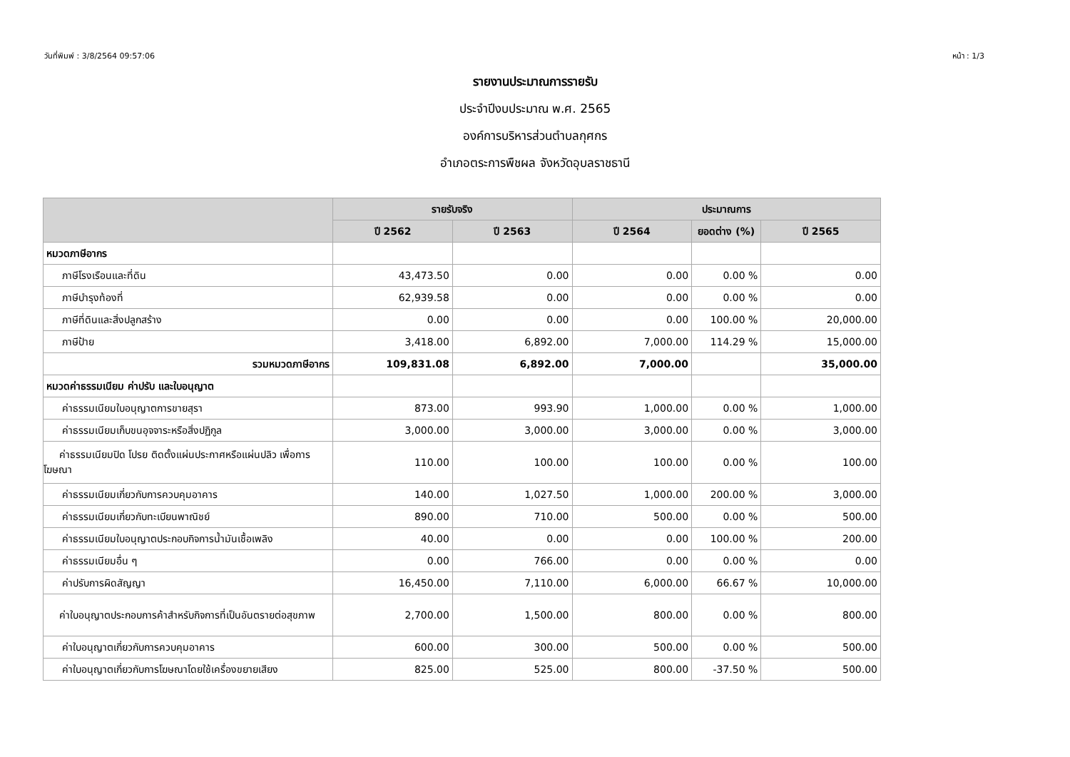วันที่พิมพ์ : 3/8/2564 09:57:06 หน้า : 1/3
รายงานประมาณการรายรับ
ประจำปีงบประมาณ พ.ศ. 2565
องค์การบริหารส่วนตำบลกุศกร
อำเภอตระการพืชผล จังหวัดอุบลราชธานี
| | รายรับจริง | | ประมาณการ | | |
| --- | --- | --- | --- | --- | --- |
| | ปี 2562 | ปี 2563 | ปี 2564 | ยอดต่าง (%) | ปี 2565 |
| หมวดภาษีอากร | | | | | |
| ภาษีโรงเรือนและที่ดิน | 43,473.50 | 0.00 | 0.00 | 0.00 % | 0.00 |
| ภาษีบำรุงท้องที่ | 62,939.58 | 0.00 | 0.00 | 0.00 % | 0.00 |
| ภาษีที่ดินและสิ่งปลูกสร้าง | 0.00 | 0.00 | 0.00 | 100.00 % | 20,000.00 |
| ภาษีป้าย | 3,418.00 | 6,892.00 | 7,000.00 | 114.29 % | 15,000.00 |
| รวมหมวดภาษีอากร | 109,831.08 | 6,892.00 | 7,000.00 | | 35,000.00 |
| หมวดค่าธรรมเนียม ค่าปรับ และใบอนุญาต | | | | | |
| ค่าธรรมเนียมใบอนุญาตการขายสุรา | 873.00 | 993.90 | 1,000.00 | 0.00 % | 1,000.00 |
| ค่าธรรมเนียมเก็บขนอุจจาระหรือสิ่งปฏิกูล | 3,000.00 | 3,000.00 | 3,000.00 | 0.00 % | 3,000.00 |
| ค่าธรรมเนียมปิด โปรย ติดตั้งแผ่นประกาศหรือแผ่นปลิว เพื่อการโฆษณา | 110.00 | 100.00 | 100.00 | 0.00 % | 100.00 |
| ค่าธรรมเนียมเกี่ยวกับการควบคุมอาคาร | 140.00 | 1,027.50 | 1,000.00 | 200.00 % | 3,000.00 |
| ค่าธรรมเนียมเกี่ยวกับทะเบียนพาณิชย์ | 890.00 | 710.00 | 500.00 | 0.00 % | 500.00 |
| ค่าธรรมเนียมใบอนุญาตประกอบกิจการน้ำมันเชื้อเพลิง | 40.00 | 0.00 | 0.00 | 100.00 % | 200.00 |
| ค่าธรรมเนียมอื่น ๆ | 0.00 | 766.00 | 0.00 | 0.00 % | 0.00 |
| ค่าปรับการผิดสัญญา | 16,450.00 | 7,110.00 | 6,000.00 | 66.67 % | 10,000.00 |
| ค่าใบอนุญาตประกอบการค้าสำหรับกิจการที่เป็นอันตรายต่อสุขภาพ | 2,700.00 | 1,500.00 | 800.00 | 0.00 % | 800.00 |
| ค่าใบอนุญาตเกี่ยวกับการควบคุมอาคาร | 600.00 | 300.00 | 500.00 | 0.00 % | 500.00 |
| ค่าใบอนุญาตเกี่ยวกับการโฆษณาโดยใช้เครื่องขยายเสียง | 825.00 | 525.00 | 800.00 | -37.50 % | 500.00 |